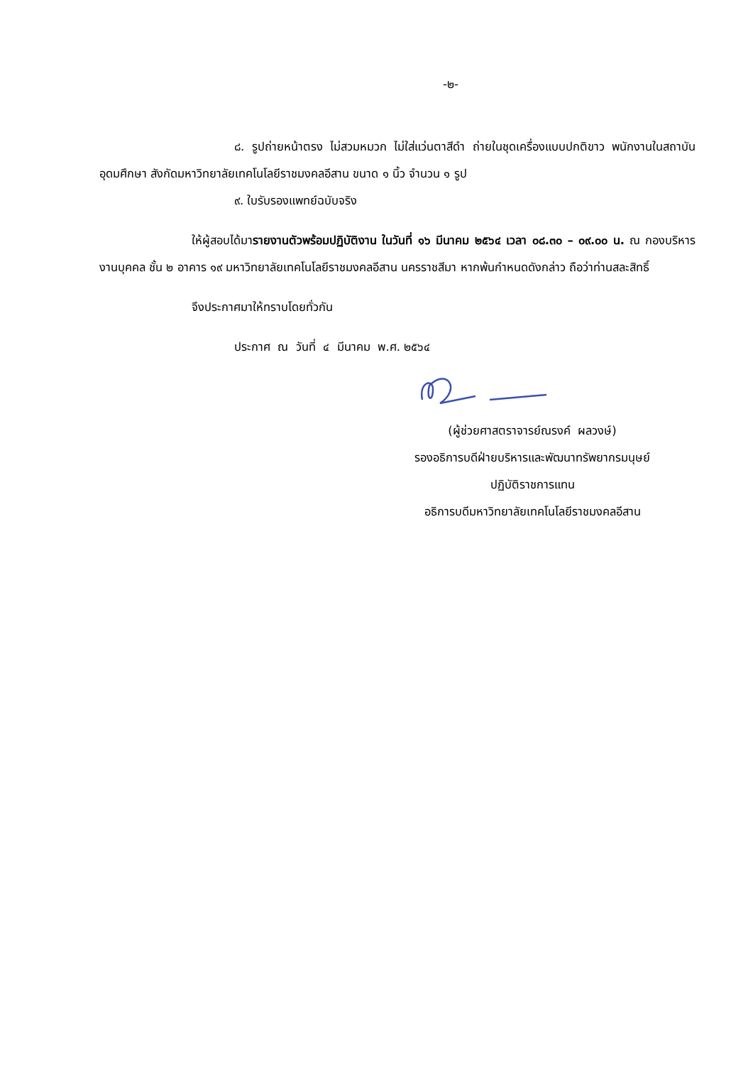-๒-
๘. รูปถ่ายหน้าตรง ไม่สวมหมวก ไม่ใส่แว่นตาสีดำ ถ่ายในชุดเครื่องแบบปกติขาว พนักงานในสถาบันอุดมศึกษา สังกัดมหาวิทยาลัยเทคโนโลยีราชมงคลอีสาน ขนาด ๑ นิ้ว จำนวน ๑ รูป
๙. ใบรับรองแพทย์ฉบับจริง
ให้ผู้สอบได้มารายงานตัวพร้อมปฏิบัติงาน ในวันที่ ๑๖ มีนาคม ๒๕๖๔ เวลา ๐๘.๓๐ – ๐๙.๐๐ น. ณ กองบริหารงานบุคคล ชั้น ๒ อาคาร ๑๙ มหาวิทยาลัยเทคโนโลยีราชมงคลอีสาน นครราชสีมา หากพ้นกำหนดดังกล่าว ถือว่าท่านสละสิทธิ์
จึงประกาศมาให้ทราบโดยทั่วกัน
ประกาศ ณ วันที่ ๔ มีนาคม พ.ศ. ๒๕๖๔
(ผู้ช่วยศาสตราจารย์ณรงค์ ผลวงษ์)
รองอธิการบดีฝ่ายบริหารและพัฒนาทรัพยากรมนุษย์
ปฏิบัติราชการแทน
อธิการบดีมหาวิทยาลัยเทคโนโลยีราชมงคลอีสาน